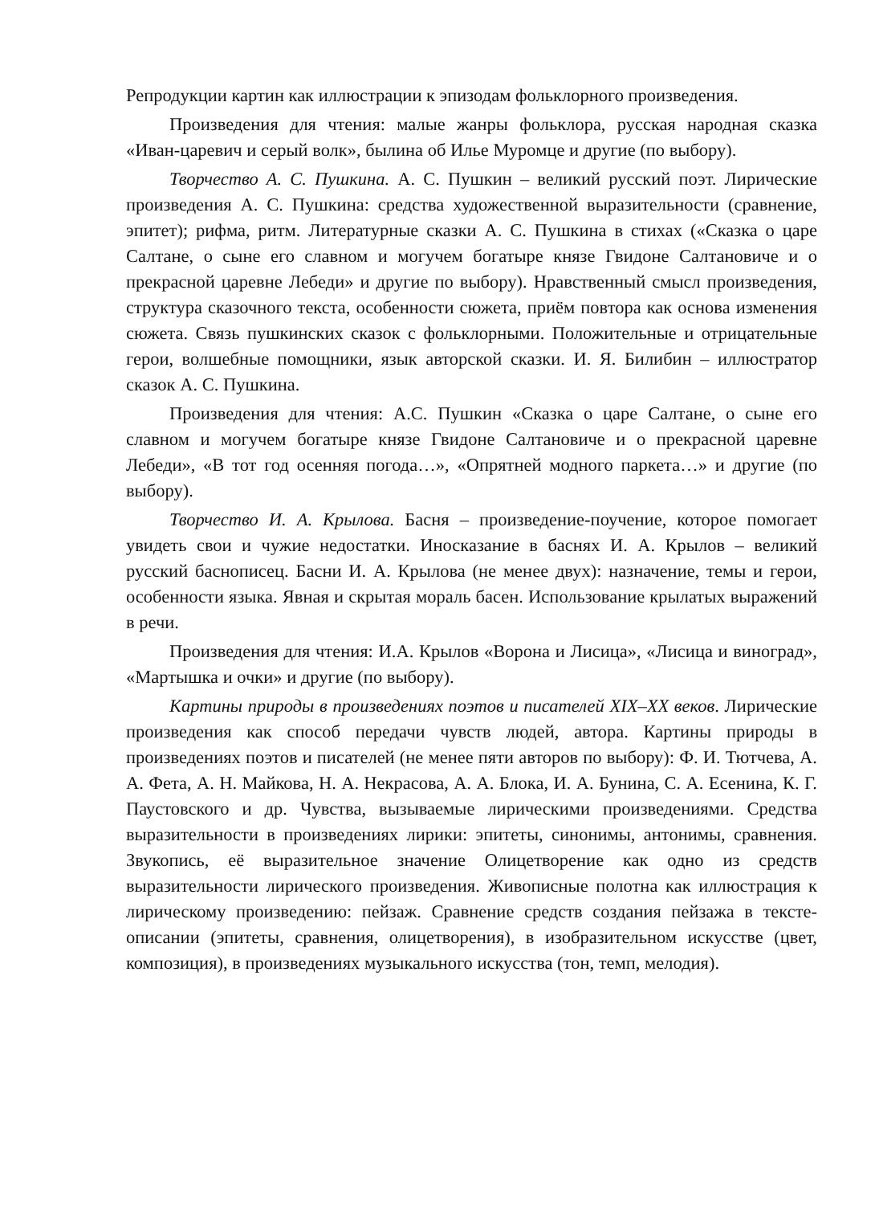Репродукции картин как иллюстрации к эпизодам фольклорного произведения.
Произведения для чтения: малые жанры фольклора, русская народная сказка «Иван-царевич и серый волк», былина об Илье Муромце и другие (по выбору).
Творчество А. С. Пушкина. А. С. Пушкин – великий русский поэт. Лирические произведения А. С. Пушкина: средства художественной выразительности (сравнение, эпитет); рифма, ритм. Литературные сказки А. С. Пушкина в стихах («Сказка о царе Салтане, о сыне его славном и могучем богатыре князе Гвидоне Салтановиче и о прекрасной царевне Лебеди» и другие по выбору). Нравственный смысл произведения, структура сказочного текста, особенности сюжета, приём повтора как основа изменения сюжета. Связь пушкинских сказок с фольклорными. Положительные и отрицательные герои, волшебные помощники, язык авторской сказки. И. Я. Билибин – иллюстратор сказок А. С. Пушкина.
Произведения для чтения: А.С. Пушкин «Сказка о царе Салтане, о сыне его славном и могучем богатыре князе Гвидоне Салтановиче и о прекрасной царевне Лебеди», «В тот год осенняя погода…», «Опрятней модного паркета…» и другие (по выбору).
Творчество И. А. Крылова. Басня – произведение-поучение, которое помогает увидеть свои и чужие недостатки. Иносказание в баснях И. А. Крылов – великий русский баснописец. Басни И. А. Крылова (не менее двух): назначение, темы и герои, особенности языка. Явная и скрытая мораль басен. Использование крылатых выражений в речи.
Произведения для чтения: И.А. Крылов «Ворона и Лисица», «Лисица и виноград», «Мартышка и очки» и другие (по выбору).
Картины природы в произведениях поэтов и писателей XIX–XX веков. Лирические произведения как способ передачи чувств людей, автора. Картины природы в произведениях поэтов и писателей (не менее пяти авторов по выбору): Ф. И. Тютчева, А. А. Фета, А. Н. Майкова, Н. А. Некрасова, А. А. Блока, И. А. Бунина, С. А. Есенина, К. Г. Паустовского и др. Чувства, вызываемые лирическими произведениями. Средства выразительности в произведениях лирики: эпитеты, синонимы, антонимы, сравнения. Звукопись, её выразительное значение Олицетворение как одно из средств выразительности лирического произведения. Живописные полотна как иллюстрация к лирическому произведению: пейзаж. Сравнение средств создания пейзажа в тексте-описании (эпитеты, сравнения, олицетворения), в изобразительном искусстве (цвет, композиция), в произведениях музыкального искусства (тон, темп, мелодия).